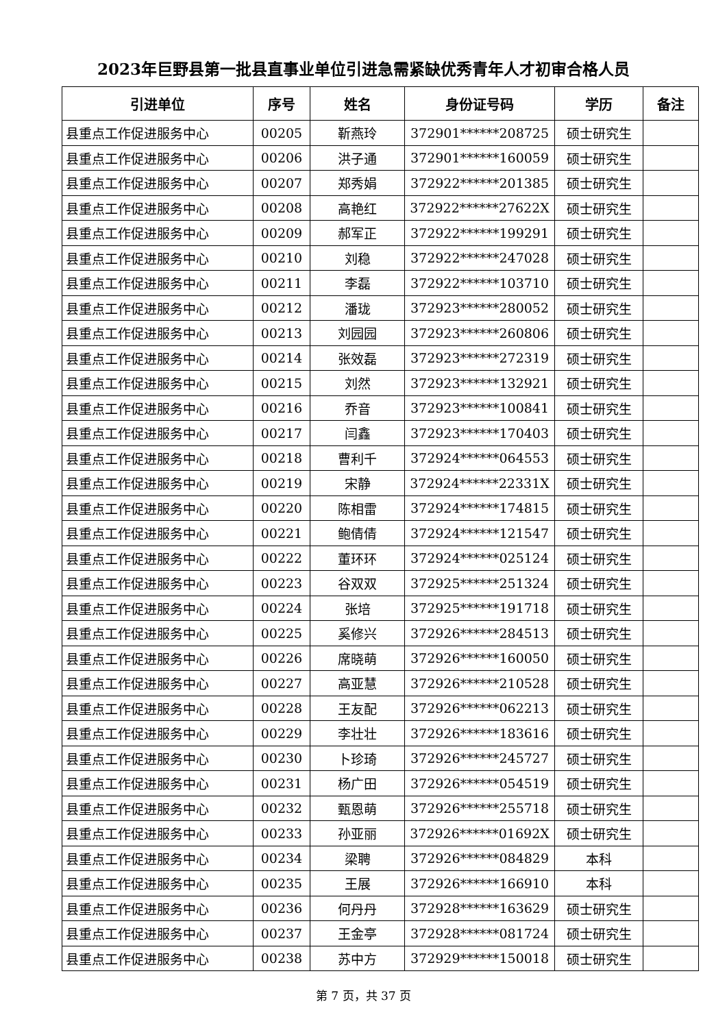2023年巨野县第一批县直事业单位引进急需紧缺优秀青年人才初审合格人员
| 引进单位 | 序号 | 姓名 | 身份证号码 | 学历 | 备注 |
| --- | --- | --- | --- | --- | --- |
| 县重点工作促进服务中心 | 00205 | 靳燕玲 | 372901******208725 | 硕士研究生 | |
| 县重点工作促进服务中心 | 00206 | 洪子通 | 372901******160059 | 硕士研究生 | |
| 县重点工作促进服务中心 | 00207 | 郑秀娟 | 372922******201385 | 硕士研究生 | |
| 县重点工作促进服务中心 | 00208 | 高艳红 | 372922******27622X | 硕士研究生 | |
| 县重点工作促进服务中心 | 00209 | 郝军正 | 372922******199291 | 硕士研究生 | |
| 县重点工作促进服务中心 | 00210 | 刘稳 | 372922******247028 | 硕士研究生 | |
| 县重点工作促进服务中心 | 00211 | 李磊 | 372922******103710 | 硕士研究生 | |
| 县重点工作促进服务中心 | 00212 | 潘珑 | 372923******280052 | 硕士研究生 | |
| 县重点工作促进服务中心 | 00213 | 刘园园 | 372923******260806 | 硕士研究生 | |
| 县重点工作促进服务中心 | 00214 | 张效磊 | 372923******272319 | 硕士研究生 | |
| 县重点工作促进服务中心 | 00215 | 刘然 | 372923******132921 | 硕士研究生 | |
| 县重点工作促进服务中心 | 00216 | 乔音 | 372923******100841 | 硕士研究生 | |
| 县重点工作促进服务中心 | 00217 | 闫鑫 | 372923******170403 | 硕士研究生 | |
| 县重点工作促进服务中心 | 00218 | 曹利千 | 372924******064553 | 硕士研究生 | |
| 县重点工作促进服务中心 | 00219 | 宋静 | 372924******22331X | 硕士研究生 | |
| 县重点工作促进服务中心 | 00220 | 陈相雷 | 372924******174815 | 硕士研究生 | |
| 县重点工作促进服务中心 | 00221 | 鲍倩倩 | 372924******121547 | 硕士研究生 | |
| 县重点工作促进服务中心 | 00222 | 董环环 | 372924******025124 | 硕士研究生 | |
| 县重点工作促进服务中心 | 00223 | 谷双双 | 372925******251324 | 硕士研究生 | |
| 县重点工作促进服务中心 | 00224 | 张培 | 372925******191718 | 硕士研究生 | |
| 县重点工作促进服务中心 | 00225 | 奚修兴 | 372926******284513 | 硕士研究生 | |
| 县重点工作促进服务中心 | 00226 | 席晓萌 | 372926******160050 | 硕士研究生 | |
| 县重点工作促进服务中心 | 00227 | 高亚慧 | 372926******210528 | 硕士研究生 | |
| 县重点工作促进服务中心 | 00228 | 王友配 | 372926******062213 | 硕士研究生 | |
| 县重点工作促进服务中心 | 00229 | 李壮壮 | 372926******183616 | 硕士研究生 | |
| 县重点工作促进服务中心 | 00230 | 卜珍琦 | 372926******245727 | 硕士研究生 | |
| 县重点工作促进服务中心 | 00231 | 杨广田 | 372926******054519 | 硕士研究生 | |
| 县重点工作促进服务中心 | 00232 | 甄恩萌 | 372926******255718 | 硕士研究生 | |
| 县重点工作促进服务中心 | 00233 | 孙亚丽 | 372926******01692X | 硕士研究生 | |
| 县重点工作促进服务中心 | 00234 | 梁聘 | 372926******084829 | 本科 | |
| 县重点工作促进服务中心 | 00235 | 王展 | 372926******166910 | 本科 | |
| 县重点工作促进服务中心 | 00236 | 何丹丹 | 372928******163629 | 硕士研究生 | |
| 县重点工作促进服务中心 | 00237 | 王金亭 | 372928******081724 | 硕士研究生 | |
| 县重点工作促进服务中心 | 00238 | 苏中方 | 372929******150018 | 硕士研究生 | |
第 7 页，共 37 页